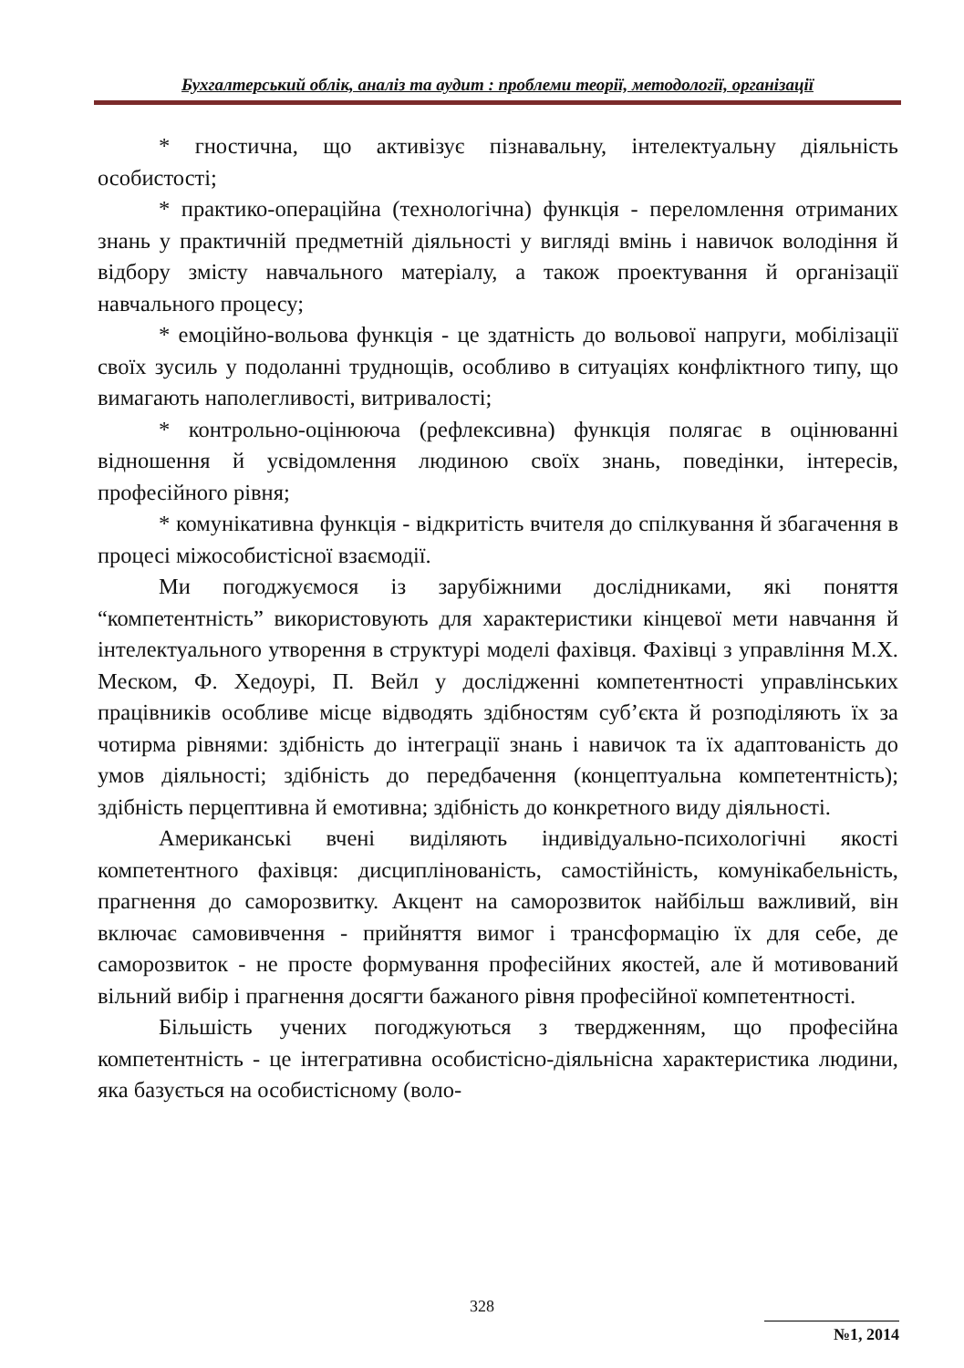Бухгалтерський облік, аналіз та аудит : проблеми теорії, методології, організації
* гностична, що активізує пізнавальну, інтелектуальну діяльність особистості;
* практико-операційна (технологічна) функція - переломлення отриманих знань у практичній предметній діяльності у вигляді вмінь і навичок володіння й відбору змісту навчального матеріалу, а також проектування й організації навчального процесу;
* емоційно-вольова функція - це здатність до вольової напруги, мобілізації своїх зусиль у подоланні труднощів, особливо в ситуаціях конфліктного типу, що вимагають наполегливості, витривалості;
* контрольно-оцінююча (рефлексивна) функція полягає в оцінюванні відношення й усвідомлення людиною своїх знань, поведінки, інтересів, професійного рівня;
* комунікативна функція - відкритість вчителя до спілкування й збагачення в процесі міжособистісної взаємодії.
Ми погоджуємося із зарубіжними дослідниками, які поняття “компетентність” використовують для характеристики кінцевої мети навчання й інтелектуального утворення в структурі моделі фахівця. Фахівці з управління М.Х. Меском, Ф. Хедоурі, П. Вейл у дослідженні компетентності управлінських працівників особливе місце відводять здібностям суб’єкта й розподіляють їх за чотирма рівнями: здібність до інтеграції знань і навичок та їх адаптованість до умов діяльності; здібність до передбачення (концептуальна компетентність); здібність перцептивна й емотивна; здібність до конкретного виду діяльності.
Американські вчені виділяють індивідуально-психологічні якості компетентного фахівця: дисциплінованість, самостійність, комунікабельність, прагнення до саморозвитку. Акцент на саморозвиток найбільш важливий, він включає самовивчення - прийняття вимог і трансформацію їх для себе, де саморозвиток - не просте формування професійних якостей, але й мотивований вільний вибір і прагнення досягти бажаного рівня професійної компетентності.
Більшість учених погоджуються з твердженням, що професійна компетентність - це інтегративна особистісно-діяльнісна характеристика людини, яка базується на особистісному (воло-
328
№1, 2014